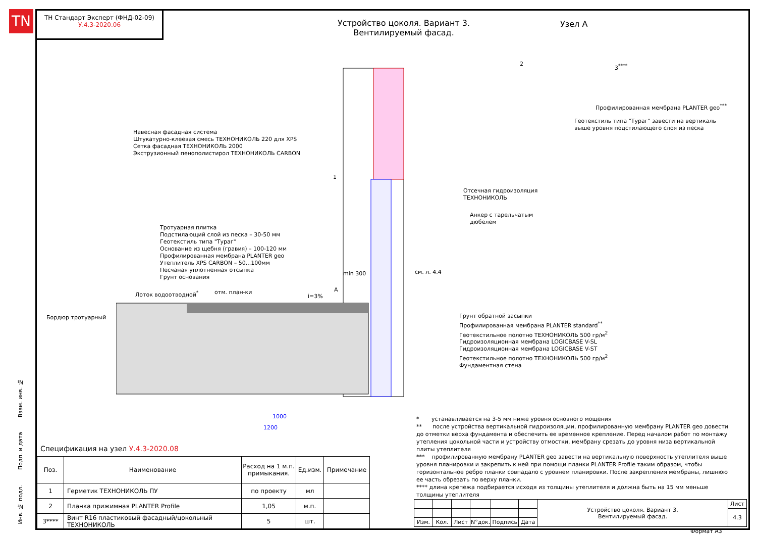TN
ТН Стандарт Эксперт (ФНД-02-09)
У.4.3-2020.06
Устройство цоколя. Вариант 3.
Вентилируемый фасад.
Узел А
Навесная фасадная система
Штукатурно-клеевая смесь ТЕХНОНИКОЛЬ 220 для XPS
Сетка фасадная ТЕХНОНИКОЛЬ 2000
Экструзионный пенополистирол ТЕХНОНИКОЛЬ CARBON
1
Отсечная гидроизоляция
ТЕХНОНИКОЛЬ
Анкер с тарельчатым
дюбелем
Тротуарная плитка
Подстилающий слой из песка – 30-50 мм
Геотекстиль типа "Тураг"
Основание из щебня (гравия) – 100-120 мм
Профилированная мембрана PLANTER geo
Утеплитель XPS CARBON – 50...100мм
Песчаная уплотненная отсыпка
Грунт основания
min 300 см. л. 4.4
Лоток водоотводной<sup>*</sup> отм. план-ки
i=3%
A
Бордюр тротуарный
Грунт обратной засыпки
Профилированная мембрана PLANTER standard<sup>**</sup>
Геотекстильное полотно ТЕХНОНИКОЛЬ 500 гр/м<sup>2</sup>
Гидроизоляционная мембрана LOGICBASE V-SL
Гидроизоляционная мембрана LOGICBASE V-ST
Геотекстильное полотно ТЕХНОНИКОЛЬ 500 гр/м<sup>2</sup>
Фундаментная стена
1000
1200
2 3<sup>****</sup>
Профилированная мембрана PLANTER geo<sup>***</sup>
Геотекстиль типа "Тураг" завести на вертикаль
выше уровня подстилающего слоя из песка
Взам. инв. №
Подп. и дата
Инв. № подл.
Спецификация на узел У.4.3-2020.08
| Поз. | Наименование | Расход на 1 м.п. примыкания. | Ед.изм. | Примечание |
| --- | --- | --- | --- | --- |
| 1 | Герметик ТЕХНОНИКОЛЬ ПУ | по проекту | мл | |
| 2 | Планка прижимная PLANTER Profile | 1,05 | м.п. | |
| 3**** | Винт R16 пластиковый фасадный/цокольный ТЕХНОНИКОЛЬ | 5 | шт. | |
* устанавливается на 3-5 мм ниже уровня основного мощения
** после устройства вертикальной гидроизоляции, профилированную мембрану PLANTER geo довести до отметки верха фундамента и обеспечить ее временное крепление. Перед началом работ по монтажу утепления цокольной части и устройству отмостки, мембрану срезать до уровня низа вертикальной плиты утеплителя
*** профилированную мембрану PLANTER geo завести на вертикальную поверхность утеплителя выше уровня планировки и закрепить к ней при помощи планки PLANTER Profile таким образом, чтобы горизонтальное ребро планки совпадало с уровнем планировки. После закрепления мембраны, лишнюю ее часть обрезать по верху планки.
**** длина крепежа подбирается исходя из толщины утеплителя и должна быть на 15 мм меньше толщины утеплителя
| | | | | | | Устройство цоколя. Вариант 3. Вентилируемый фасад. | Лист |
| | | | | | | | 4.3 |
| Изм. | Кол. | Лист | N°док. | Подпись | Дата | | |
Формат А3